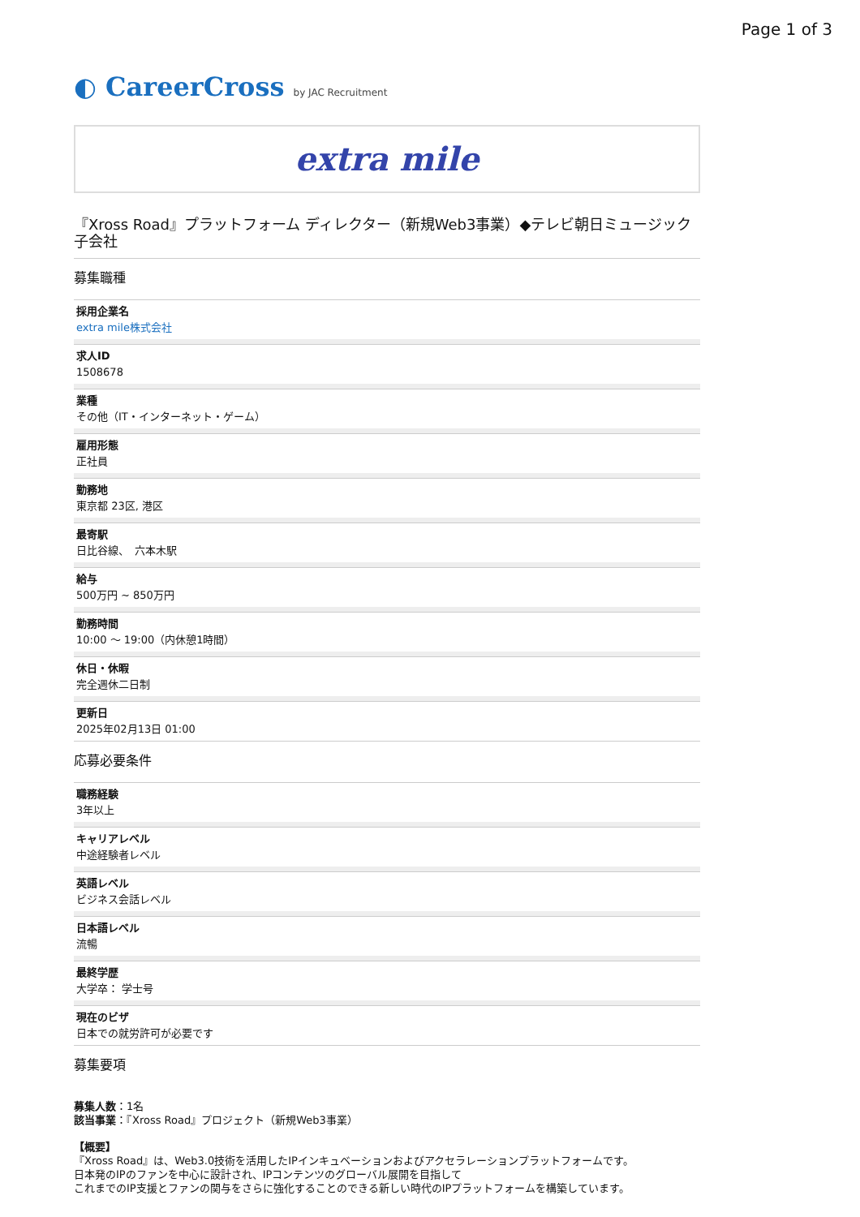Page 1 of 3
◐ CareerCross by JAC Recruitment
extra mile
『Xross Road』プラットフォーム ディレクター（新規Web3事業）◆テレビ朝日ミュージック子会社
募集職種
採用企業名
extra mile株式会社
求人ID
1508678
業種
その他（IT・インターネット・ゲーム）
雇用形態
正社員
勤務地
東京都 23区, 港区
最寄駅
日比谷線、　六本木駅
給与
500万円 ~ 850万円
勤務時間
10:00 ～ 19:00（内休憩1時間）
休日・休暇
完全週休二日制
更新日
2025年02月13日 01:00
応募必要条件
職務経験
3年以上
キャリアレベル
中途経験者レベル
英語レベル
ビジネス会話レベル
日本語レベル
流暢
最終学歴
大学卒： 学士号
現在のビザ
日本での就労許可が必要です
募集要項
募集人数：1名
該当事業：『Xross Road』プロジェクト（新規Web3事業）
【概要】
『Xross Road』は、Web3.0技術を活用したIPインキュベーションおよびアクセラレーションプラットフォームです。
日本発のIPのファンを中心に設計され、IPコンテンツのグローバル展開を目指して
これまでのIP支援とファンの関与をさらに強化することのできる新しい時代のIPプラットフォームを構築しています。